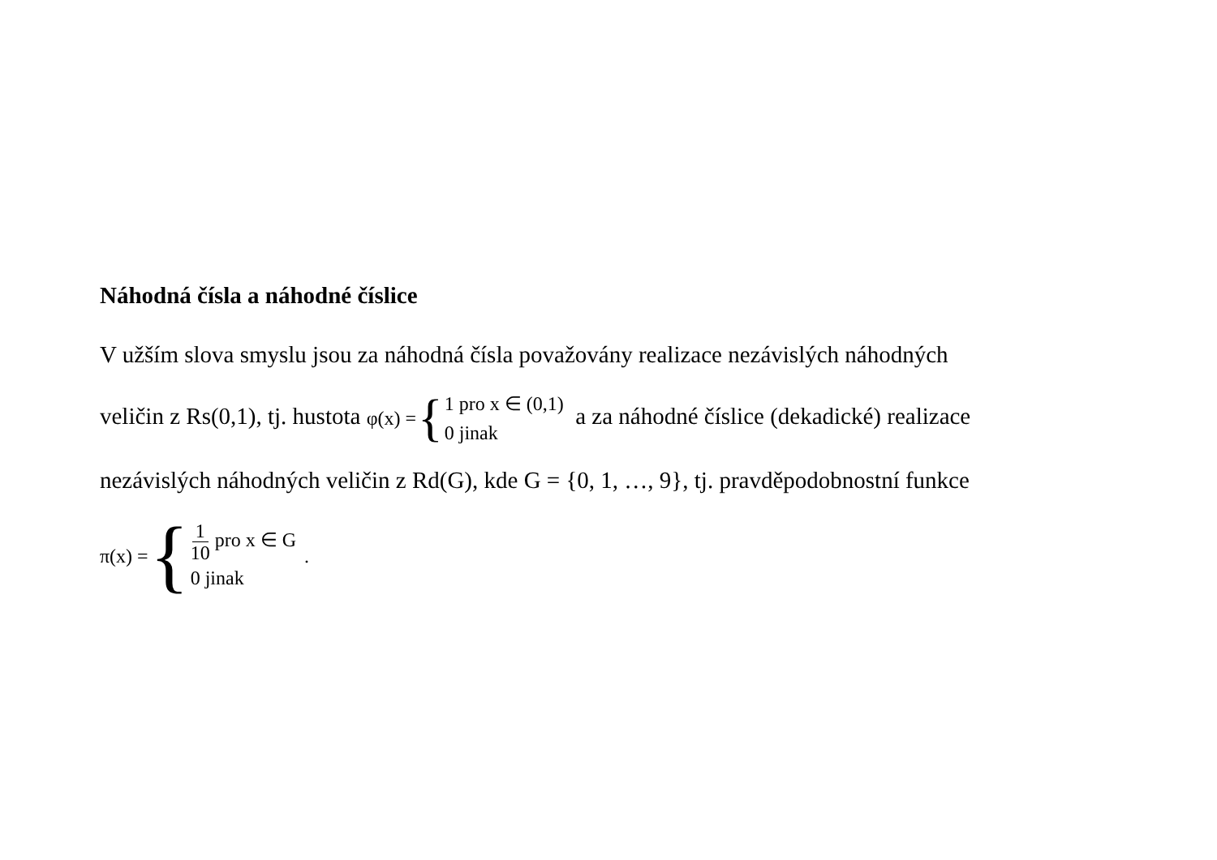Náhodná čísla a náhodné číslice
V užším slova smyslu jsou za náhodná čísla považovány realizace nezávislých náhodných
veličin z Rs(0,1), tj. hustota φ(x) = { 1 pro x ∈ (0,1) 0 jinak a za náhodné číslice (dekadické) realizace
nezávislých náhodných veličin z Rd(G), kde G = {0, 1, …, 9}, tj. pravděpodobnostní funkce
π(x) = { 1 10 pro x ∈ G 0 jinak.